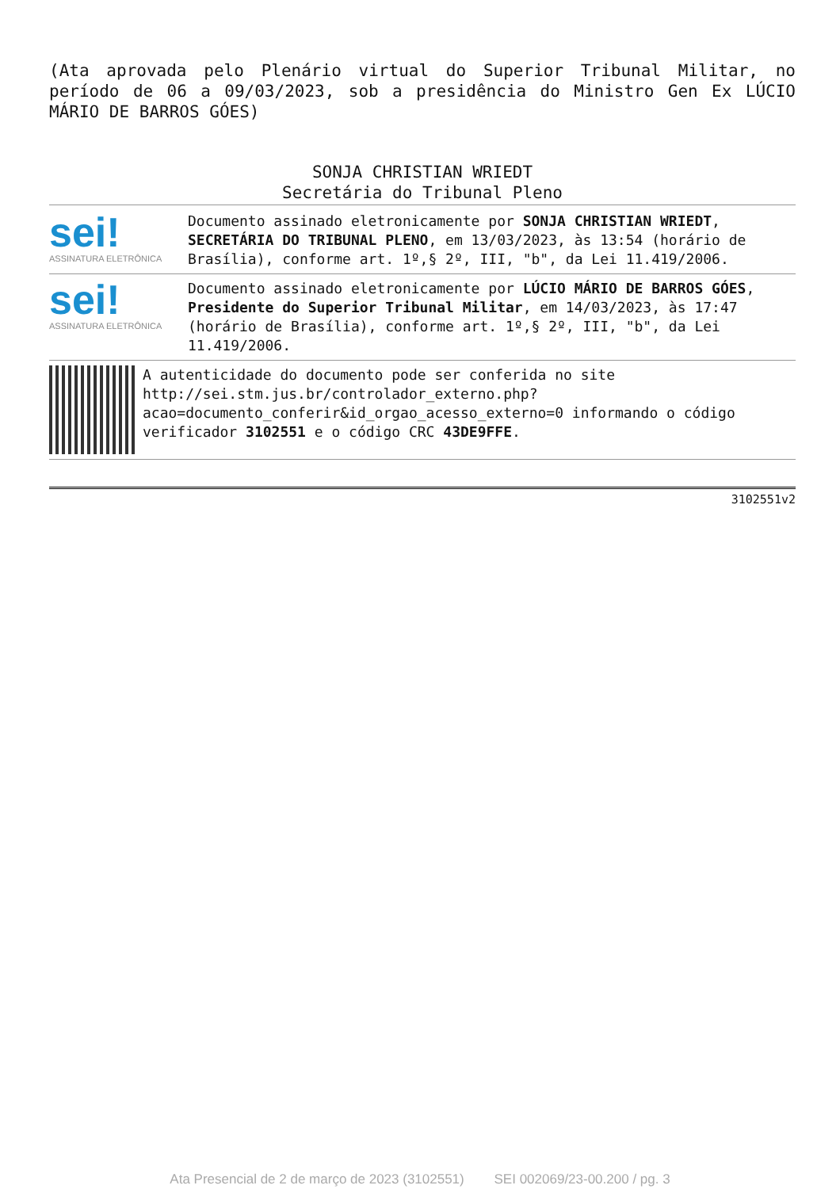(Ata aprovada pelo Plenário virtual do Superior Tribunal Militar, no período de 06 a 09/03/2023, sob a presidência do Ministro Gen Ex LÚCIO MÁRIO DE BARROS GÓES)
SONJA CHRISTIAN WRIEDT
Secretária do Tribunal Pleno
sei!
ASSINATURA ELETRÔNICA
Documento assinado eletronicamente por SONJA CHRISTIAN WRIEDT, SECRETÁRIA DO TRIBUNAL PLENO, em 13/03/2023, às 13:54 (horário de Brasília), conforme art. 1º,§ 2º, III, "b", da Lei 11.419/2006.
sei!
ASSINATURA ELETRÔNICA
Documento assinado eletronicamente por LÚCIO MÁRIO DE BARROS GÓES, Presidente do Superior Tribunal Militar, em 14/03/2023, às 17:47 (horário de Brasília), conforme art. 1º,§ 2º, III, "b", da Lei 11.419/2006.
A autenticidade do documento pode ser conferida no site http://sei.stm.jus.br/controlador_externo.php?acao=documento_conferir&id_orgao_acesso_externo=0 informando o código verificador 3102551 e o código CRC 43DE9FFE.
3102551v2
Ata Presencial de 2 de março de 2023 (3102551) SEI 002069/23-00.200 / pg. 3